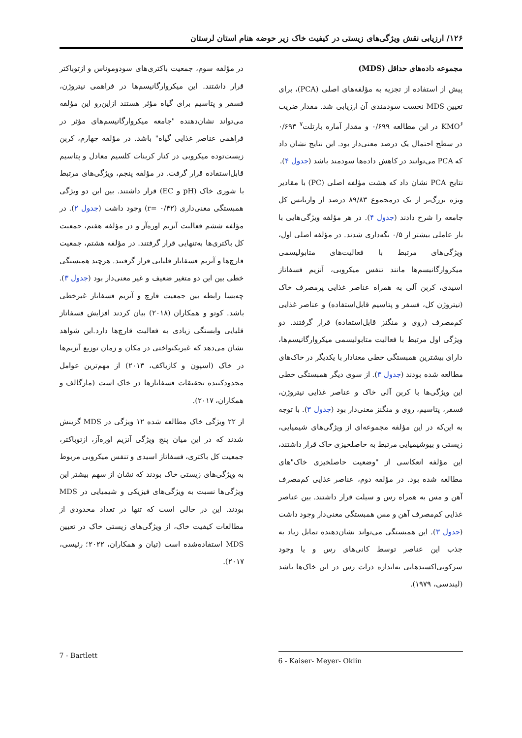۱۲۶/ ارزیابی نقش ویژگی‌های زیستی در کیفیت خاک زیر حوضه هنام استان لرستان
مجموعه داده‌های حداقل (MDS)
پیش از استفاده از تجزیه به مؤلفه‌های اصلی (PCA)، برای تعیین MDS نخست سودمندی آن ارزیابی شد. مقدار ضریب KMO<sup>۶</sup> در این مطالعه ۰/۶۹۹ و مقدار آماره بارتلت<sup>۷</sup> ۰/۶۹۳ در سطح احتمال یک درصد معنی‌دار بود. این نتایج نشان داد که PCA می‌توانند در کاهش داده‌ها سودمند باشد (جدول ۴).
نتایج PCA نشان داد که هشت مؤلفه اصلی (PC) با مقادیر ویژه بزرگ‌تر از یک درمجموع ۸۹/۸۳ درصد از واریانس کل جامعه را شرح دادند (جدول ۴). در هر مؤلفه ویژگی‌هایی با بار عاملی بیشتر از ۰/۵ نگه‌داری شدند. در مؤلفه اصلی اول، ویژگی‌های مرتبط با فعالیت‌های متابولیسمی میکروارگانیسم‌ها مانند تنفس میکروبی، آنزیم فسفاتاز اسیدی، کربن آلی به همراه عناصر غذایی پرمصرف خاک (نیتروژن کل، فسفر و پتاسیم قابل‌استفاده) و عناصر غذایی کم‌مصرف (روی و منگنز قابل‌استفاده) قرار گرفتند. دو ویژگی اول مرتبط با فعالیت متابولیسمی میکروارگانیسم‌ها، دارای بیشترین همبستگی خطی معنادار با یکدیگر در خاک‌های مطالعه شده بودند (جدول ۳). از سوی دیگر همبستگی خطی این ویژگی‌ها با کربن آلی خاک و عناصر غذایی نیتروژن، فسفر، پتاسیم، روی و منگنز معنی‌دار بود (جدول ۳). با توجه به این‌که در این مؤلفه مجموعه‌ای از ویژگی‌های شیمیایی، زیستی و بیوشیمیایی مرتبط به حاصلخیزی خاک قرار داشتند، این مؤلفه انعکاسی از "وضعیت حاصلخیزی خاک"های مطالعه شده بود. در مؤلفه دوم، عناصر غذایی کم‌مصرف آهن و مس به همراه رس و سیلت قرار داشتند. بین عناصر غذایی کم‌مصرف آهن و مس همبستگی معنی‌دار وجود داشت (جدول ۳). این همبستگی می‌تواند نشان‌دهنده تمایل زیاد به جذب این عناصر توسط کانی‌های رس و یا وجود سزکویی‌اکسیدهایی به‌اندازه ذرات رس در این خاک‌ها باشد (لیندسی، ۱۹۷۹).
در مؤلفه سوم، جمعیت باکتری‌های سودوموناس و ازتوباکتر قرار داشتند. این میکروارگانیسم‌ها در فراهمی نیتروژن، فسفر و پتاسیم برای گیاه مؤثر هستند ازاین‌رو این مؤلفه می‌تواند نشان‌دهنده "جامعه میکروارگانیسم‌های مؤثر در فراهمی عناصر غذایی گیاه" باشد. در مؤلفه چهارم، کربن زیست‌توده میکروبی در کنار کربنات کلسیم معادل و پتاسیم قابل‌استفاده قرار گرفت. در مؤلفه پنجم، ویژگی‌های مرتبط با شوری خاک (pH و EC) قرار داشتند. بین این دو ویژگی همبستگی معنی‌داری (r= ۰/۴۲) وجود داشت (جدول ۲). در مؤلفه ششم فعالیت آنزیم اوره‌آز و در مؤلفه هفتم، جمعیت کل باکتری‌ها به‌تنهایی قرار گرفتند. در مؤلفه هشتم، جمعیت قارچ‌ها و آنزیم فسفاتاز قلیایی قرار گرفتند. هرچند همبستگی خطی بین این دو متغیر ضعیف و غیر معنی‌دار بود (جدول ۳). چه‌بسا رابطه بین جمعیت قارچ و آنزیم فسفاتاز غیرخطی باشد. کوتو و همکاران (۲۰۱۸) بیان کردند افزایش فسفاتاز قلیایی وابستگی زیادی به فعالیت قارچ‌ها دارد.این شواهد نشان می‌دهد که غیریکنواختی در مکان و زمان توزیع آنزیم‌ها در خاک (اسپون و کازیاکف، ۲۰۱۳) از مهم‌ترین عوامل محدودکننده تحقیقات فسفاتازها در خاک است (مارگالف و همکاران، ۲۰۱۷).
از ۲۲ ویژگی خاک مطالعه شده ۱۲ ویژگی در MDS گزینش شدند که در این میان پنج ویژگی آنزیم اوره‌آز، ازتوباکتر، جمعیت کل باکتری، فسفاتاز اسیدی و تنفس میکروبی مربوط به ویژگی‌های زیستی خاک بودند که نشان از سهم بیشتر این ویژگی‌ها نسبت به ویژگی‌های فیزیکی و شیمیایی در MDS بودند. این در حالی است که تنها در تعداد محدودی از مطالعات کیفیت خاک، از ویژگی‌های زیستی خاک در تعیین MDS استفاده‌شده است (تیان و همکاران، ۲۰۲۲؛ رئیسی، ۲۰۱۷).
7 - Bartlett 6 - Kaiser- Meyer- Oklin